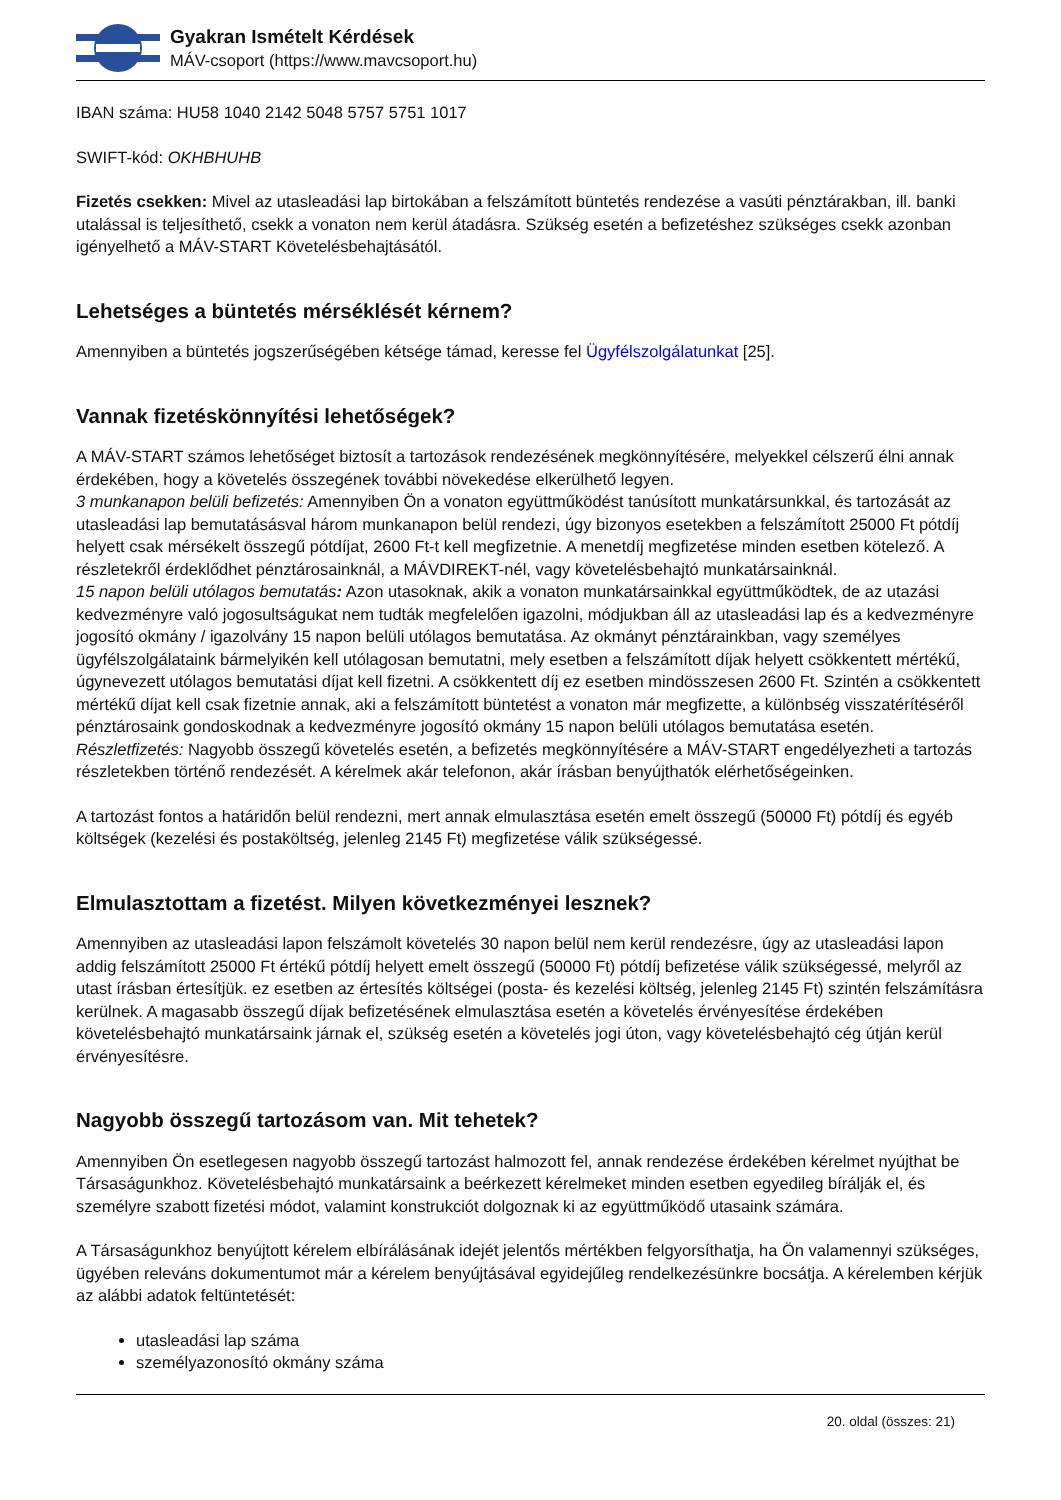Gyakran Ismételt Kérdések
MÁV-csoport (https://www.mavcsoport.hu)
IBAN száma: HU58 1040 2142 5048 5757 5751 1017
SWIFT-kód: OKHBHUHB
Fizetés csekken: Mivel az utasleadási lap birtokában a felszámított büntetés rendezése a vasúti pénztárakban, ill. banki utalással is teljesíthető, csekk a vonaton nem kerül átadásra. Szükség esetén a befizetéshez szükséges csekk azonban igényelhető a MÁV-START Követelésbehajtásától.
Lehetséges a büntetés mérséklését kérnem?
Amennyiben a büntetés jogszerűségében kétsége támad, keresse fel Ügyfélszolgálatunkat [25].
Vannak fizetéskönnyítési lehetőségek?
A MÁV-START számos lehetőséget biztosít a tartozások rendezésének megkönnyítésére, melyekkel célszerű élni annak érdekében, hogy a követelés összegének további növekedése elkerülhető legyen.
3 munkanapon belüli befizetés: Amennyiben Ön a vonaton együttműködést tanúsított munkatársunkkal, és tartozását az utasleadási lap bemutatásásval három munkanapon belül rendezi, úgy bizonyos esetekben a felszámított 25000 Ft pótdíj helyett csak mérsékelt összegű pótdíjat, 2600 Ft-t kell megfizetnie. A menetdíj megfizetése minden esetben kötelező. A részletekről érdeklődhet pénztárosainknál, a MÁVDIREKT-nél, vagy követelésbehajtó munkatársainknál.
15 napon belüli utólagos bemutatás: Azon utasoknak, akik a vonaton munkatársainkkal együttműködtek, de az utazási kedvezményre való jogosultságukat nem tudták megfelelően igazolni, módjukban áll az utasleadási lap és a kedvezményre jogosító okmány / igazolvány 15 napon belüli utólagos bemutatása. Az okmányt pénztárainkban, vagy személyes ügyfélszolgálataink bármelyikén kell utólagosan bemutatni, mely esetben a felszámított díjak helyett csökkentett mértékű, úgynevezett utólagos bemutatási díjat kell fizetni. A csökkentett díj ez esetben mindösszesen 2600 Ft. Szintén a csökkentett mértékű díjat kell csak fizetnie annak, aki a felszámított büntetést a vonaton már megfizette, a különbség visszatérítéséről pénztárosaink gondoskodnak a kedvezményre jogosító okmány 15 napon belüli utólagos bemutatása esetén.
Részletfizetés: Nagyobb összegű követelés esetén, a befizetés megkönnyítésére a MÁV-START engedélyezheti a tartozás részletekben történő rendezését. A kérelmek akár telefonon, akár írásban benyújthatók elérhetőségeinken.
A tartozást fontos a határidőn belül rendezni, mert annak elmulasztása esetén emelt összegű (50000 Ft) pótdíj és egyéb költségek (kezelési és postaköltség, jelenleg 2145 Ft) megfizetése válik szükségessé.
Elmulasztottam a fizetést. Milyen következményei lesznek?
Amennyiben az utasleadási lapon felszámolt követelés 30 napon belül nem kerül rendezésre, úgy az utasleadási lapon addig felszámított 25000 Ft értékű pótdíj helyett emelt összegű (50000 Ft) pótdíj befizetése válik szükségessé, melyről az utast írásban értesítjük. ez esetben az értesítés költségei (posta- és kezelési költség, jelenleg 2145 Ft) szintén felszámításra kerülnek. A magasabb összegű díjak befizetésének elmulasztása esetén a követelés érvényesítése érdekében követelésbehajtó munkatársaink járnak el, szükség esetén a követelés jogi úton, vagy követelésbehajtó cég útján kerül érvényesítésre.
Nagyobb összegű tartozásom van. Mit tehetek?
Amennyiben Ön esetlegesen nagyobb összegű tartozást halmozott fel, annak rendezése érdekében kérelmet nyújthat be Társaságunkhoz. Követelésbehajtó munkatársaink a beérkezett kérelmeket minden esetben egyedileg bírálják el, és személyre szabott fizetési módot, valamint konstrukciót dolgoznak ki az együttműködő utasaink számára.
A Társaságunkhoz benyújtott kérelem elbírálásának idejét jelentős mértékben felgyorsíthatja, ha Ön valamennyi szükséges, ügyében releváns dokumentumot már a kérelem benyújtásával egyidejűleg rendelkezésünkre bocsátja. A kérelemben kérjük az alábbi adatok feltüntetését:
utasleadási lap száma
személyazonosító okmány száma
20. oldal (összes: 21)